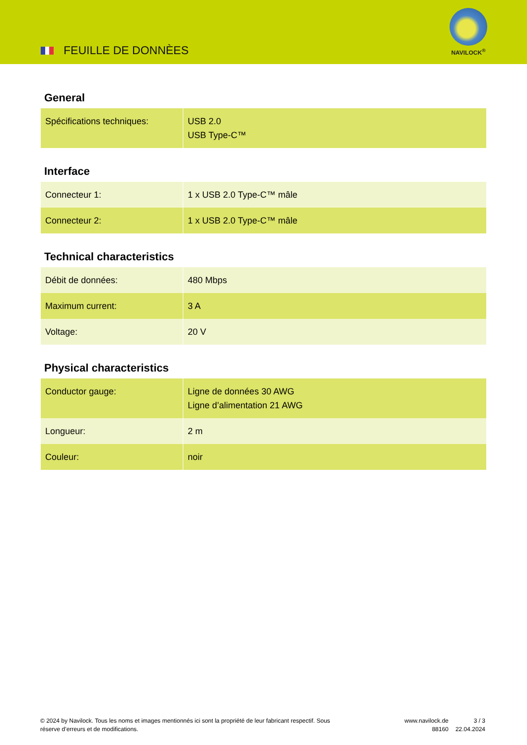FEUILLE DE DONNÈES
NAVILOCK<sup>®</sup>
General
| Spécifications techniques: | USB 2.0 USB Type-C™ |
Interface
| Connecteur 1: | 1 x USB 2.0 Type-C™ mâle |
| Connecteur 2: | 1 x USB 2.0 Type-C™ mâle |
Technical characteristics
| Débit de données: | 480 Mbps |
| Maximum current: | 3 A |
| Voltage: | 20 V |
Physical characteristics
| Conductor gauge: | Ligne de données 30 AWG Ligne d’alimentation 21 AWG |
| Longueur: | 2 m |
| Couleur: | noir |
© 2024 by Navilock. Tous les noms et images mentionnés ici sont la propriété de leur fabricant respectif. Sous réserve d’erreurs et de modifications.
www.navilock.de
88160
3 / 3
22.04.2024